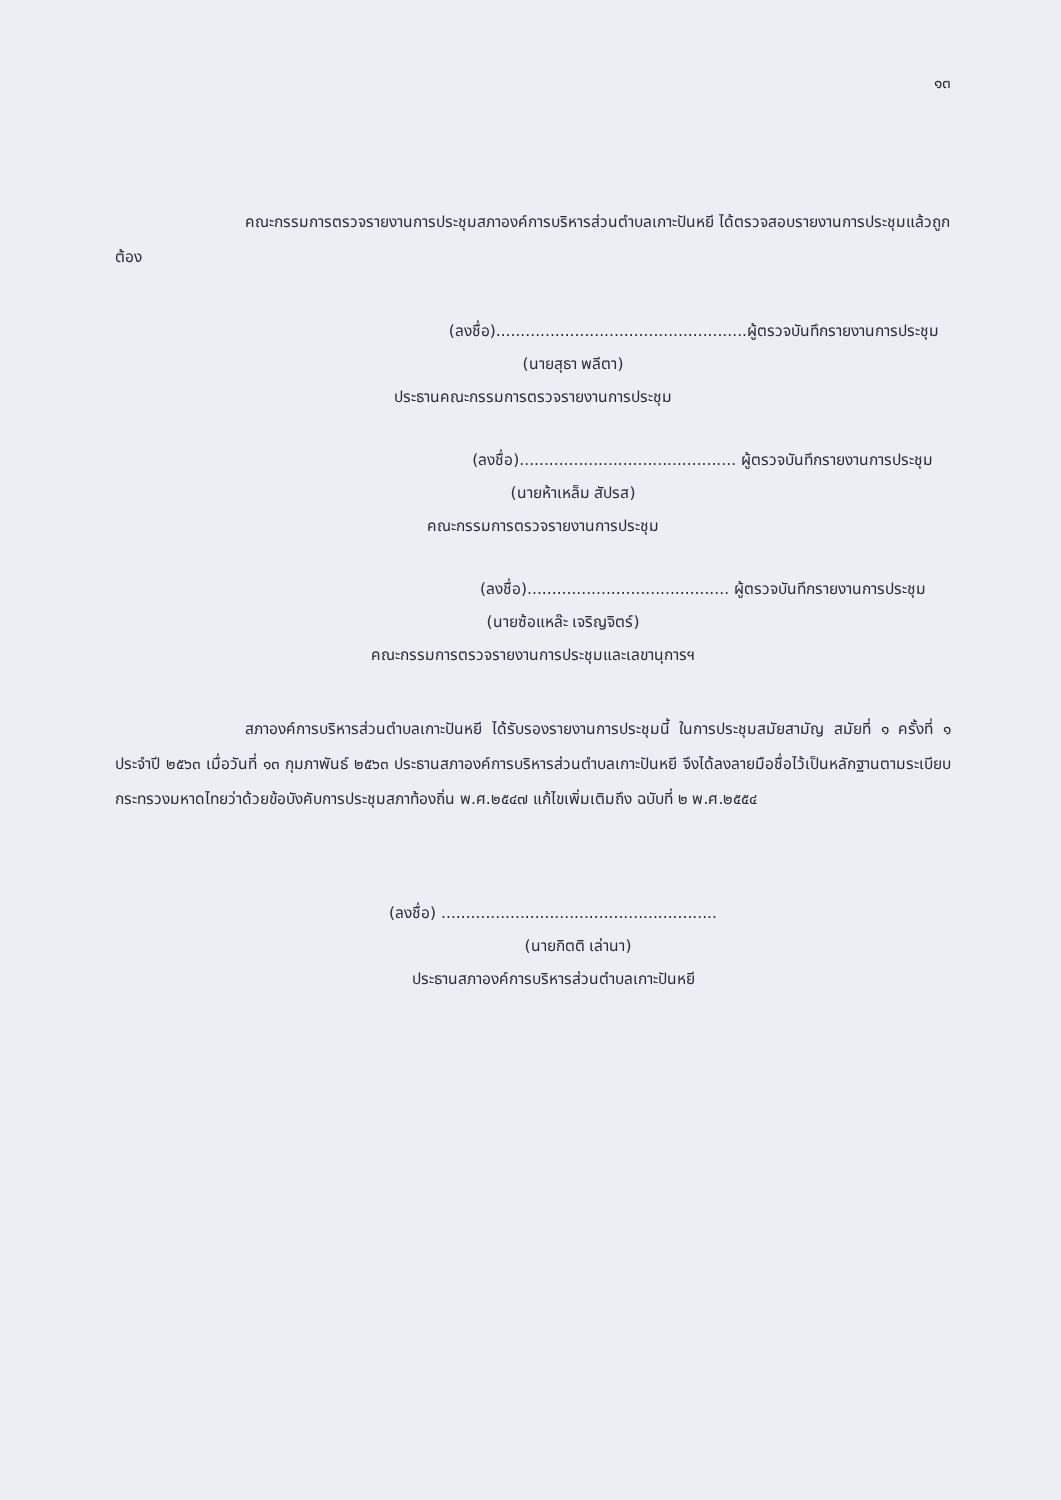๑๓
คณะกรรมการตรวจรายงานการประชุมสภาองค์การบริหารส่วนตำบลเกาะปันหยี ได้ตรวจสอบรายงานการประชุมแล้วถูกต้อง
(ลงชื่อ)...................................................ผู้ตรวจบันทึกรายงานการประชุม
(นายสุธา พลีตา)
ประธานคณะกรรมการตรวจรายงานการประชุม
(ลงชื่อ)............................................ ผู้ตรวจบันทึกรายงานการประชุม
(นายห้าเหล็ม สัปรส)
คณะกรรมการตรวจรายงานการประชุม
(ลงชื่อ)......................................... ผู้ตรวจบันทึกรายงานการประชุม
(นายซ้อแหล๊ะ เจริญจิตร์)
คณะกรรมการตรวจรายงานการประชุมและเลขานุการฯ
สภาองค์การบริหารส่วนตำบลเกาะปันหยี ได้รับรองรายงานการประชุมนี้ ในการประชุมสมัยสามัญ สมัยที่ ๑ ครั้งที่ ๑ ประจำปี ๒๕๖๓ เมื่อวันที่ ๑๓ กุมภาพันธ์ ๒๕๖๓ ประธานสภาองค์การบริหารส่วนตำบลเกาะปันหยี จึงได้ลงลายมือชื่อไว้เป็นหลักฐานตามระเบียบกระทรวงมหาดไทยว่าด้วยข้อบังคับการประชุมสภาท้องถิ่น พ.ศ.๒๕๔๗ แก้ไขเพิ่มเติมถึง ฉบับที่ ๒ พ.ศ.๒๕๕๔
(ลงชื่อ) ........................................................
(นายกิตติ เล่านา)
ประธานสภาองค์การบริหารส่วนตำบลเกาะปันหยี